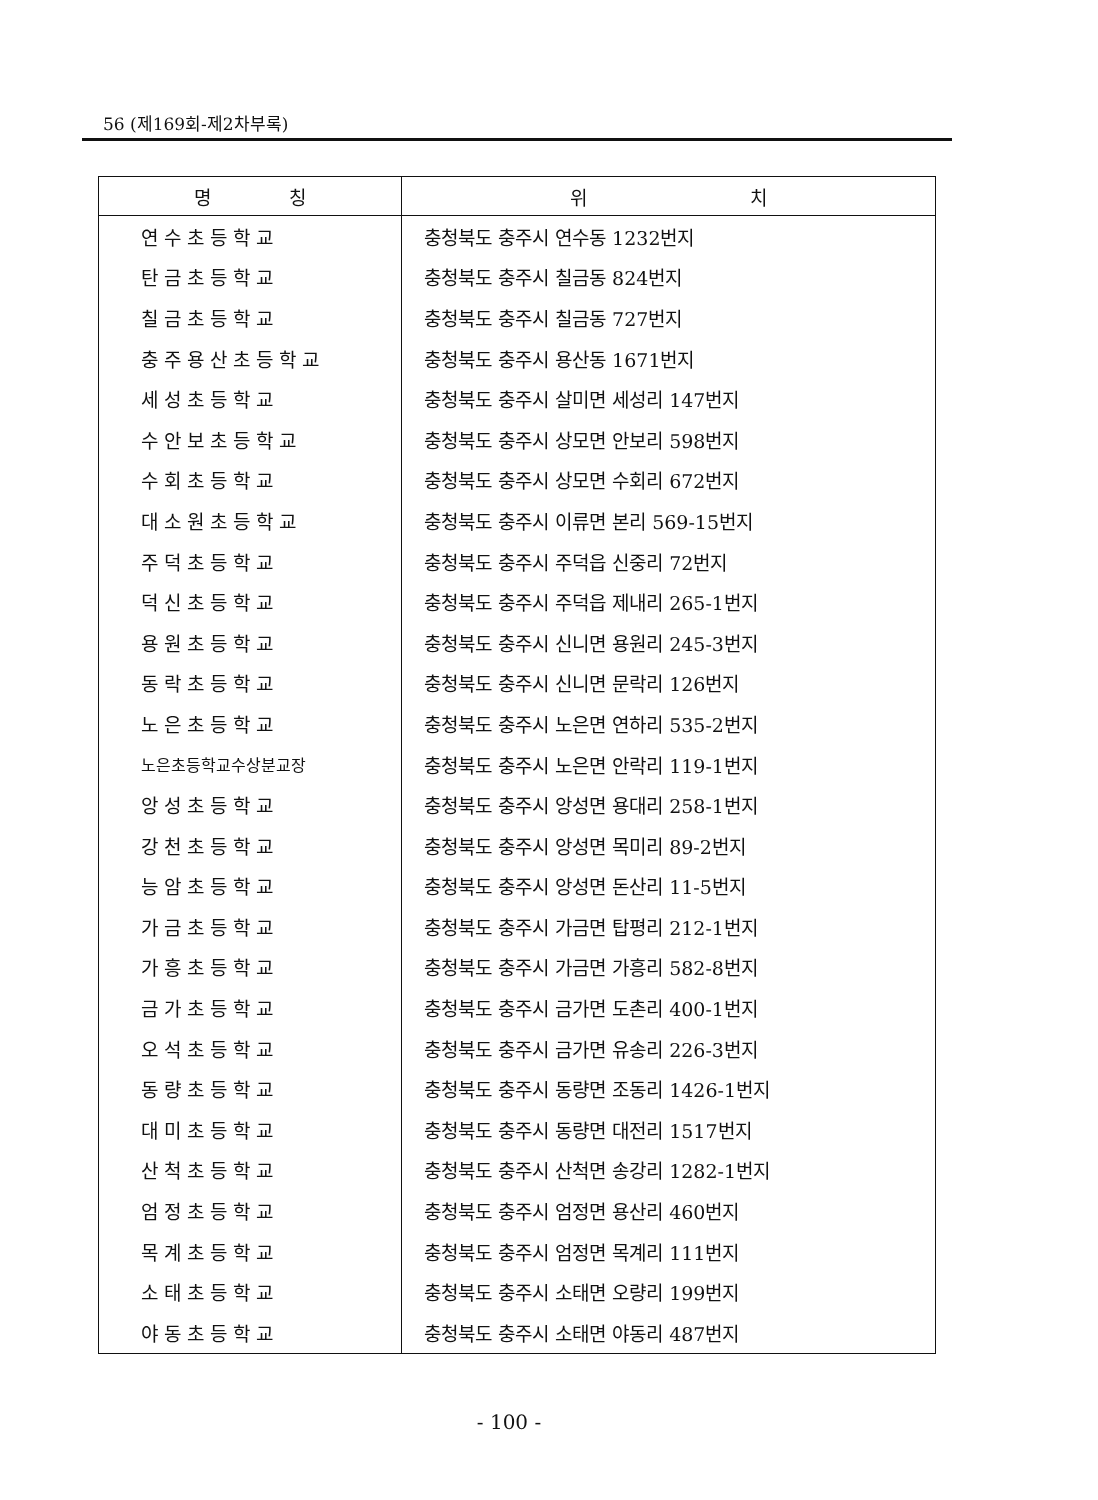56 (제169회-제2차부록)
| 명 칭 | 위 치 |
| --- | --- |
| 연수초등학교 | 충청북도 충주시 연수동 1232번지 |
| 탄금초등학교 | 충청북도 충주시 칠금동 824번지 |
| 칠금초등학교 | 충청북도 충주시 칠금동 727번지 |
| 충주용산초등학교 | 충청북도 충주시 용산동 1671번지 |
| 세성초등학교 | 충청북도 충주시 살미면 세성리 147번지 |
| 수안보초등학교 | 충청북도 충주시 상모면 안보리 598번지 |
| 수회초등학교 | 충청북도 충주시 상모면 수회리 672번지 |
| 대소원초등학교 | 충청북도 충주시 이류면 본리 569-15번지 |
| 주덕초등학교 | 충청북도 충주시 주덕읍 신중리 72번지 |
| 덕신초등학교 | 충청북도 충주시 주덕읍 제내리 265-1번지 |
| 용원초등학교 | 충청북도 충주시 신니면 용원리 245-3번지 |
| 동락초등학교 | 충청북도 충주시 신니면 문락리 126번지 |
| 노은초등학교 | 충청북도 충주시 노은면 연하리 535-2번지 |
| 노은초등학교수상분교장 | 충청북도 충주시 노은면 안락리 119-1번지 |
| 앙성초등학교 | 충청북도 충주시 앙성면 용대리 258-1번지 |
| 강천초등학교 | 충청북도 충주시 앙성면 목미리 89-2번지 |
| 능암초등학교 | 충청북도 충주시 앙성면 돈산리 11-5번지 |
| 가금초등학교 | 충청북도 충주시 가금면 탑평리 212-1번지 |
| 가흥초등학교 | 충청북도 충주시 가금면 가흥리 582-8번지 |
| 금가초등학교 | 충청북도 충주시 금가면 도촌리 400-1번지 |
| 오석초등학교 | 충청북도 충주시 금가면 유송리 226-3번지 |
| 동량초등학교 | 충청북도 충주시 동량면 조동리 1426-1번지 |
| 대미초등학교 | 충청북도 충주시 동량면 대전리 1517번지 |
| 산척초등학교 | 충청북도 충주시 산척면 송강리 1282-1번지 |
| 엄정초등학교 | 충청북도 충주시 엄정면 용산리 460번지 |
| 목계초등학교 | 충청북도 충주시 엄정면 목계리 111번지 |
| 소태초등학교 | 충청북도 충주시 소태면 오량리 199번지 |
| 야동초등학교 | 충청북도 충주시 소태면 야동리 487번지 |
- 100 -